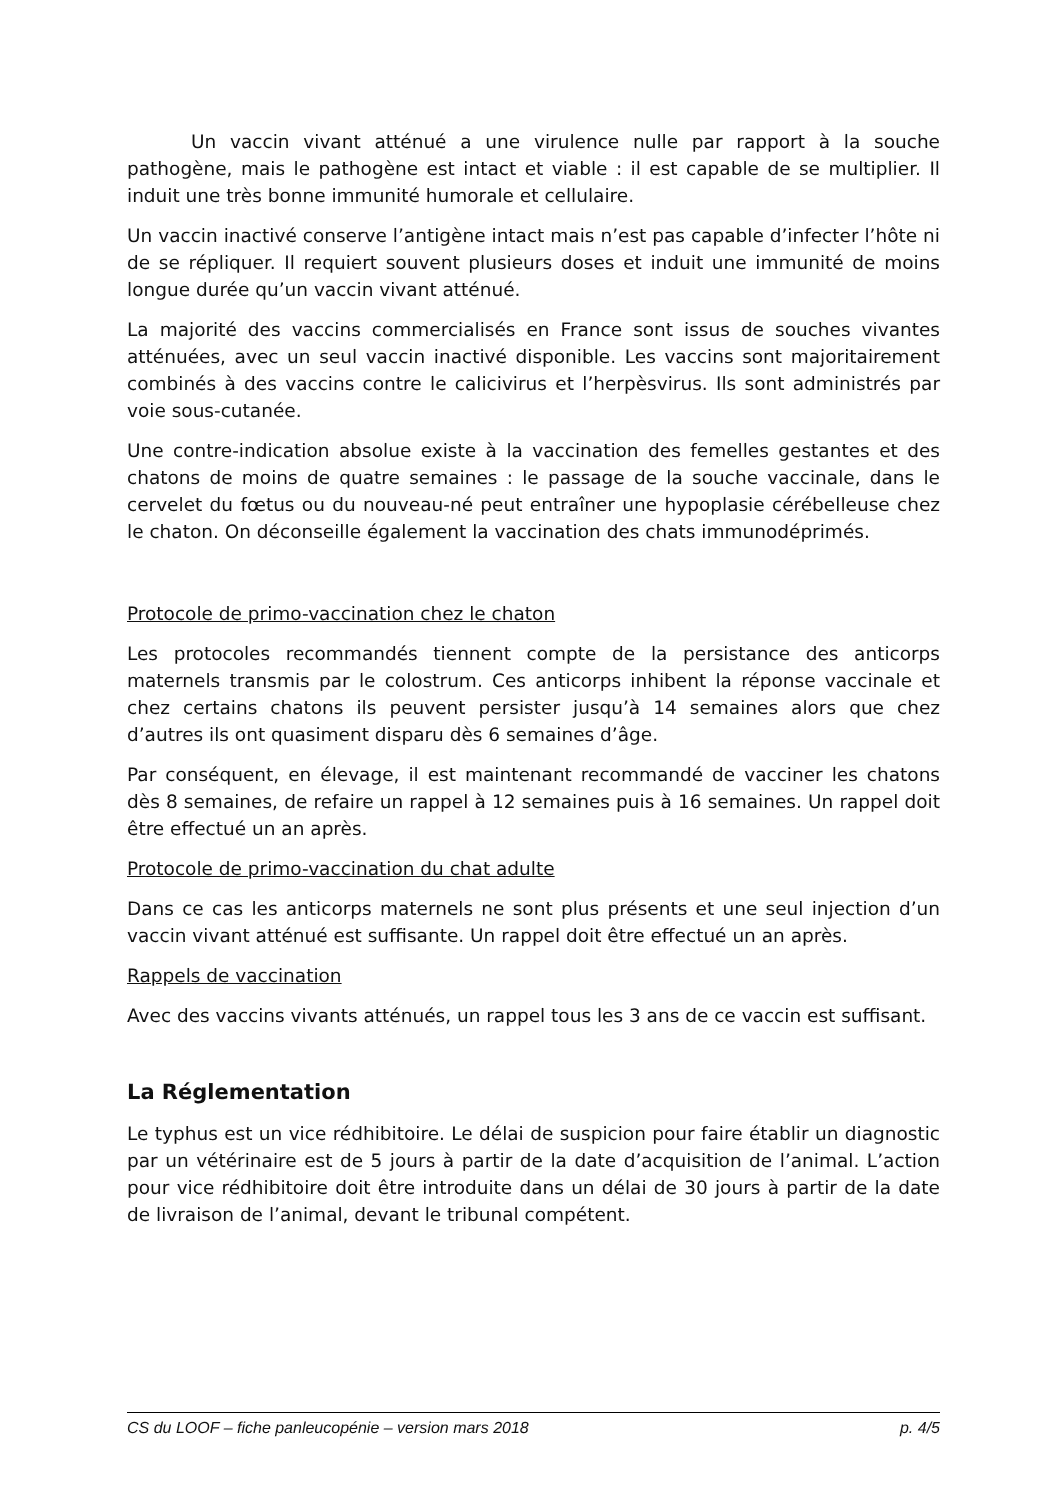Un vaccin vivant atténué a une virulence nulle par rapport à la souche pathogène, mais le pathogène est intact et viable : il est capable de se multiplier. Il induit une très bonne immunité humorale et cellulaire.
Un vaccin inactivé conserve l’antigène intact mais n’est pas capable d’infecter l’hôte ni de se répliquer. Il requiert souvent plusieurs doses et induit une immunité de moins longue durée qu’un vaccin vivant atténué.
La majorité des vaccins commercialisés en France sont issus de souches vivantes atténuées, avec un seul vaccin inactivé disponible. Les vaccins sont majoritairement combinés à des vaccins contre le calicivirus et l’herpèsvirus. Ils sont administrés par voie sous-cutanée.
Une contre-indication absolue existe à la vaccination des femelles gestantes et des chatons de moins de quatre semaines : le passage de la souche vaccinale, dans le cervelet du fœtus ou du nouveau-né peut entraîner une hypoplasie cérébelleuse chez le chaton. On déconseille également la vaccination des chats immunodéprimés.
Protocole de primo-vaccination chez le chaton
Les protocoles recommandés tiennent compte de la persistance des anticorps maternels transmis par le colostrum. Ces anticorps inhibent la réponse vaccinale et chez certains chatons ils peuvent persister jusqu’à 14 semaines alors que chez d’autres ils ont quasiment disparu dès 6 semaines d’âge.
Par conséquent, en élevage, il est maintenant recommandé de vacciner les chatons dès 8 semaines, de refaire un rappel à 12 semaines puis à 16 semaines. Un rappel doit être effectué un an après.
Protocole de primo-vaccination du chat adulte
Dans ce cas les anticorps maternels ne sont plus présents et une seul injection d’un vaccin vivant atténué est suffisante. Un rappel doit être effectué un an après.
Rappels de vaccination
Avec des vaccins vivants atténués, un rappel tous les 3 ans de ce vaccin est suffisant.
La Réglementation
Le typhus est un vice rédhibitoire. Le délai de suspicion pour faire établir un diagnostic par un vétérinaire est de 5 jours à partir de la date d’acquisition de l’animal. L’action pour vice rédhibitoire doit être introduite dans un délai de 30 jours à partir de la date de livraison de l’animal, devant le tribunal compétent.
CS du LOOF – fiche panleucopénie – version mars 2018 p. 4/5